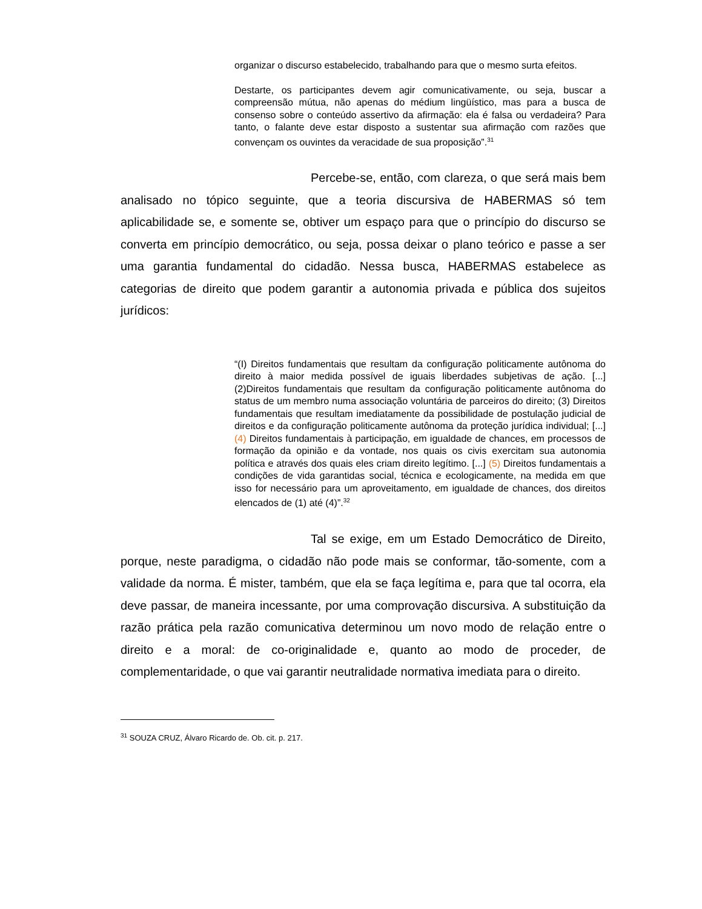organizar o discurso estabelecido, trabalhando para que o mesmo surta efeitos.
Destarte, os participantes devem agir comunicativamente, ou seja, buscar a compreensão mútua, não apenas do médium lingüístico, mas para a busca de consenso sobre o conteúdo assertivo da afirmação: ela é falsa ou verdadeira? Para tanto, o falante deve estar disposto a sustentar sua afirmação com razões que convençam os ouvintes da veracidade de sua proposição”.<sup>31</sup>
Percebe-se, então, com clareza, o que será mais bem analisado no tópico seguinte, que a teoria discursiva de HABERMAS só tem aplicabilidade se, e somente se, obtiver um espaço para que o princípio do discurso se converta em princípio democrático, ou seja, possa deixar o plano teórico e passe a ser uma garantia fundamental do cidadão. Nessa busca, HABERMAS estabelece as categorias de direito que podem garantir a autonomia privada e pública dos sujeitos jurídicos:
“(I) Direitos fundamentais que resultam da configuração politicamente autônoma do direito à maior medida possível de iguais liberdades subjetivas de ação. [...] (2)Direitos fundamentais que resultam da configuração politicamente autônoma do status de um membro numa associação voluntária de parceiros do direito; (3) Direitos fundamentais que resultam imediatamente da possibilidade de postulação judicial de direitos e da configuração politicamente autônoma da proteção jurídica individual; [...] (4) Direitos fundamentais à participação, em igualdade de chances, em processos de formação da opinião e da vontade, nos quais os civis exercitam sua autonomia política e através dos quais eles criam direito legítimo. [...] (5) Direitos fundamentais a condições de vida garantidas social, técnica e ecologicamente, na medida em que isso for necessário para um aproveitamento, em igualdade de chances, dos direitos elencados de (1) até (4)”.<sup>32</sup>
Tal se exige, em um Estado Democrático de Direito, porque, neste paradigma, o cidadão não pode mais se conformar, tão-somente, com a validade da norma. É mister, também, que ela se faça legítima e, para que tal ocorra, ela deve passar, de maneira incessante, por uma comprovação discursiva. A substituição da razão prática pela razão comunicativa determinou um novo modo de relação entre o direito e a moral: de co-originalidade e, quanto ao modo de proceder, de complementaridade, o que vai garantir neutralidade normativa imediata para o direito.
<sup>31</sup> SOUZA CRUZ, Álvaro Ricardo de. Ob. cit. p. 217.